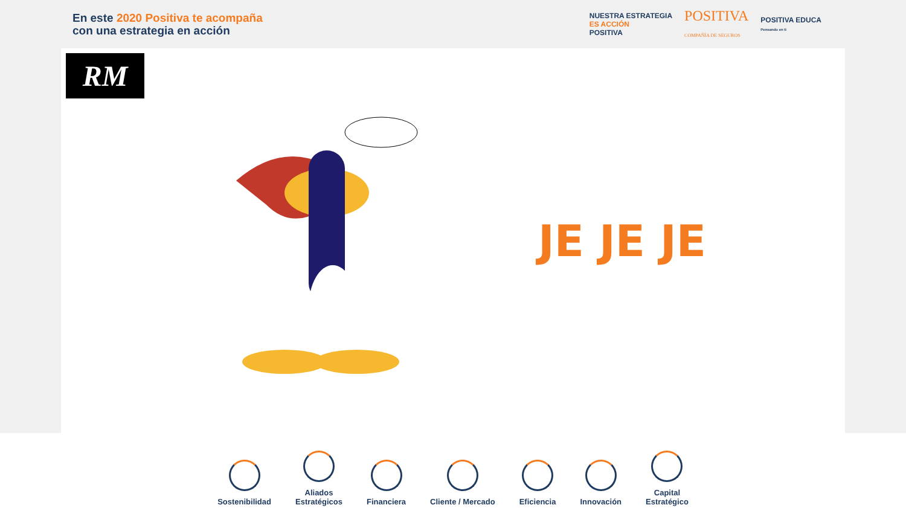En este 2020 Positiva te acompaña
con una estrategia en acción
NUESTRA ESTRATEGIA
ES ACCIÓN
POSITIVA POSITIVA
COMPAÑÍA DE SEGUROS POSITIVA EDUCA
Pensando en ti
RM
JE JE JE
Sostenibilidad
Aliados
Estratégicos
Financiera
Cliente / Mercado
Eficiencia
Innovación
Capital
Estratégico